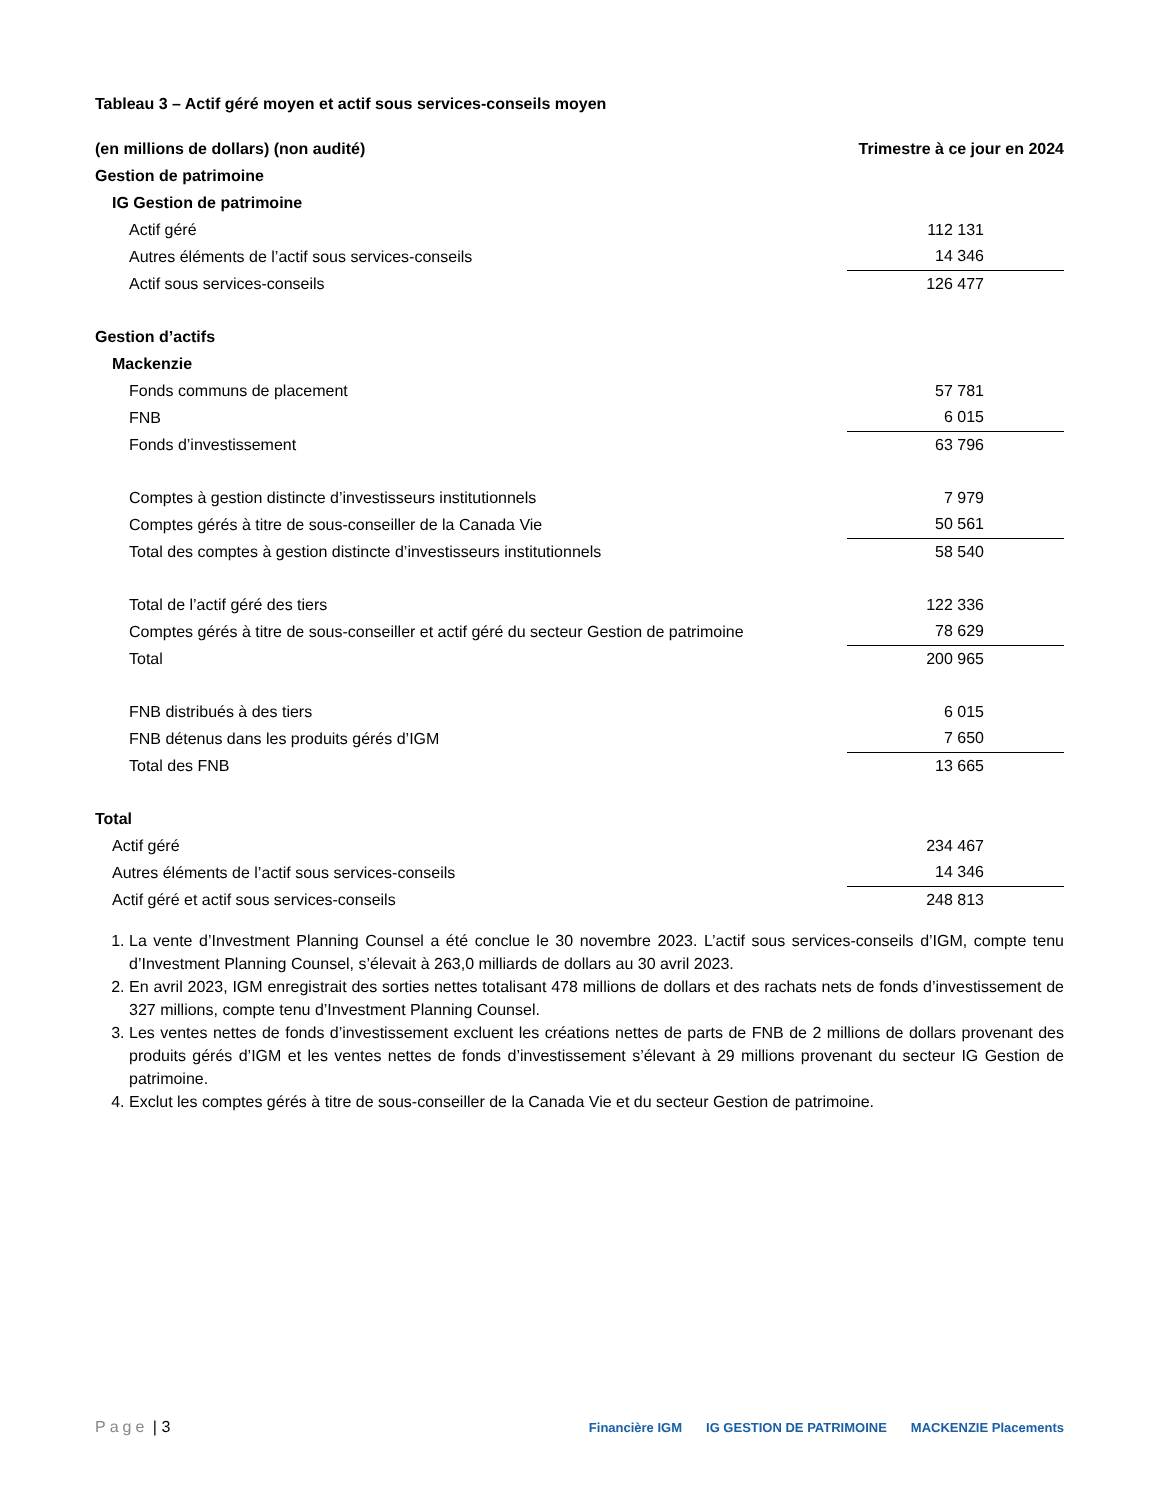Tableau 3 – Actif géré moyen et actif sous services-conseils moyen
| (en millions de dollars) (non audité) | Trimestre à ce jour en 2024 |
| --- | --- |
| Gestion de patrimoine | |
| IG Gestion de patrimoine | |
| Actif géré | 112 131 |
| Autres éléments de l’actif sous services-conseils | 14 346 |
| Actif sous services-conseils | 126 477 |
| Gestion d’actifs | |
| Mackenzie | |
| Fonds communs de placement | 57 781 |
| FNB | 6 015 |
| Fonds d’investissement | 63 796 |
| Comptes à gestion distincte d’investisseurs institutionnels | 7 979 |
| Comptes gérés à titre de sous-conseiller de la Canada Vie | 50 561 |
| Total des comptes à gestion distincte d’investisseurs institutionnels | 58 540 |
| Total de l’actif géré des tiers | 122 336 |
| Comptes gérés à titre de sous-conseiller et actif géré du secteur Gestion de patrimoine | 78 629 |
| Total | 200 965 |
| FNB distribués à des tiers | 6 015 |
| FNB détenus dans les produits gérés d’IGM | 7 650 |
| Total des FNB | 13 665 |
| Total | |
| Actif géré | 234 467 |
| Autres éléments de l’actif sous services-conseils | 14 346 |
| Actif géré et actif sous services-conseils | 248 813 |
1. La vente d’Investment Planning Counsel a été conclue le 30 novembre 2023. L’actif sous services-conseils d’IGM, compte tenu d’Investment Planning Counsel, s’élevait à 263,0 milliards de dollars au 30 avril 2023.
2. En avril 2023, IGM enregistrait des sorties nettes totalisant 478 millions de dollars et des rachats nets de fonds d’investissement de 327 millions, compte tenu d’Investment Planning Counsel.
3. Les ventes nettes de fonds d’investissement excluent les créations nettes de parts de FNB de 2 millions de dollars provenant des produits gérés d’IGM et les ventes nettes de fonds d’investissement s’élevant à 29 millions provenant du secteur IG Gestion de patrimoine.
4. Exclut les comptes gérés à titre de sous-conseiller de la Canada Vie et du secteur Gestion de patrimoine.
Page | 3
Financière IGM IG GESTION DE PATRIMOINE MACKENZIE Placements